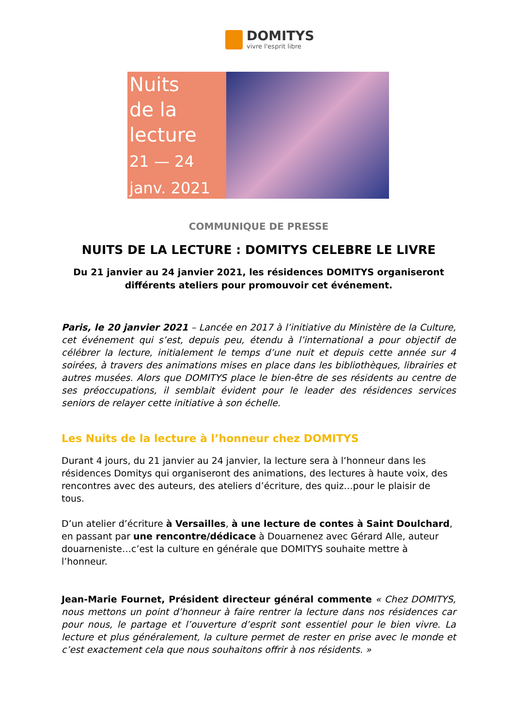DOMITYS
vivre l'esprit libre
Nuits
de la
lecture
21 — 24
janv. 2021
COMMUNIQUE DE PRESSE
NUITS DE LA LECTURE : DOMITYS CELEBRE LE LIVRE
Du 21 janvier au 24 janvier 2021, les résidences DOMITYS organiseront différents ateliers pour promouvoir cet événement.
Paris, le 20 janvier 2021 – Lancée en 2017 à l’initiative du Ministère de la Culture, cet événement qui s’est, depuis peu, étendu à l’international a pour objectif de célébrer la lecture, initialement le temps d’une nuit et depuis cette année sur 4 soirées, à travers des animations mises en place dans les bibliothèques, librairies et autres musées. Alors que DOMITYS place le bien-être de ses résidents au centre de ses préoccupations, il semblait évident pour le leader des résidences services seniors de relayer cette initiative à son échelle.
Les Nuits de la lecture à l’honneur chez DOMITYS
Durant 4 jours, du 21 janvier au 24 janvier, la lecture sera à l’honneur dans les résidences Domitys qui organiseront des animations, des lectures à haute voix, des rencontres avec des auteurs, des ateliers d’écriture, des quiz…pour le plaisir de tous.
D’un atelier d’écriture à Versailles, à une lecture de contes à Saint Doulchard, en passant par une rencontre/dédicace à Douarnenez avec Gérard Alle, auteur douarneniste…c’est la culture en générale que DOMITYS souhaite mettre à l’honneur.
Jean-Marie Fournet, Président directeur général commente « Chez DOMITYS, nous mettons un point d’honneur à faire rentrer la lecture dans nos résidences car pour nous, le partage et l’ouverture d’esprit sont essentiel pour le bien vivre. La lecture et plus généralement, la culture permet de rester en prise avec le monde et c’est exactement cela que nous souhaitons offrir à nos résidents. »